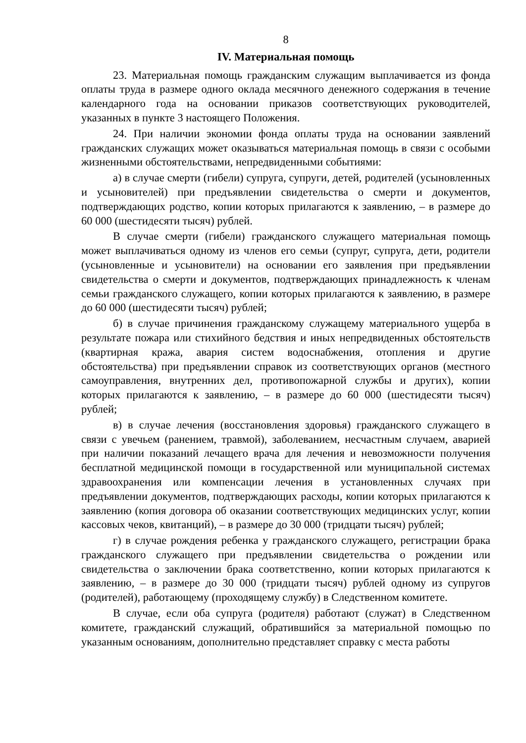8
IV. Материальная помощь
23. Материальная помощь гражданским служащим выплачивается из фонда оплаты труда в размере одного оклада месячного денежного содержания в течение календарного года на основании приказов соответствующих руководителей, указанных в пункте 3 настоящего Положения.
24. При наличии экономии фонда оплаты труда на основании заявлений гражданских служащих может оказываться материальная помощь в связи с особыми жизненными обстоятельствами, непредвиденными событиями:
а) в случае смерти (гибели) супруга, супруги, детей, родителей (усыновленных и усыновителей) при предъявлении свидетельства о смерти и документов, подтверждающих родство, копии которых прилагаются к заявлению, – в размере до 60 000 (шестидесяти тысяч) рублей.
В случае смерти (гибели) гражданского служащего материальная помощь может выплачиваться одному из членов его семьи (супруг, супруга, дети, родители (усыновленные и усыновители) на основании его заявления при предъявлении свидетельства о смерти и документов, подтверждающих принадлежность к членам семьи гражданского служащего, копии которых прилагаются к заявлению, в размере до 60 000 (шестидесяти тысяч) рублей;
б) в случае причинения гражданскому служащему материального ущерба в результате пожара или стихийного бедствия и иных непредвиденных обстоятельств (квартирная кража, авария систем водоснабжения, отопления и другие обстоятельства) при предъявлении справок из соответствующих органов (местного самоуправления, внутренних дел, противопожарной службы и других), копии которых прилагаются к заявлению, – в размере до 60 000 (шестидесяти тысяч) рублей;
в) в случае лечения (восстановления здоровья) гражданского служащего в связи с увечьем (ранением, травмой), заболеванием, несчастным случаем, аварией при наличии показаний лечащего врача для лечения и невозможности получения бесплатной медицинской помощи в государственной или муниципальной системах здравоохранения или компенсации лечения в установленных случаях при предъявлении документов, подтверждающих расходы, копии которых прилагаются к заявлению (копия договора об оказании соответствующих медицинских услуг, копии кассовых чеков, квитанций), – в размере до 30 000 (тридцати тысяч) рублей;
г) в случае рождения ребенка у гражданского служащего, регистрации брака гражданского служащего при предъявлении свидетельства о рождении или свидетельства о заключении брака соответственно, копии которых прилагаются к заявлению, – в размере до 30 000 (тридцати тысяч) рублей одному из супругов (родителей), работающему (проходящему службу) в Следственном комитете.
В случае, если оба супруга (родителя) работают (служат) в Следственном комитете, гражданский служащий, обратившийся за материальной помощью по указанным основаниям, дополнительно представляет справку с места работы